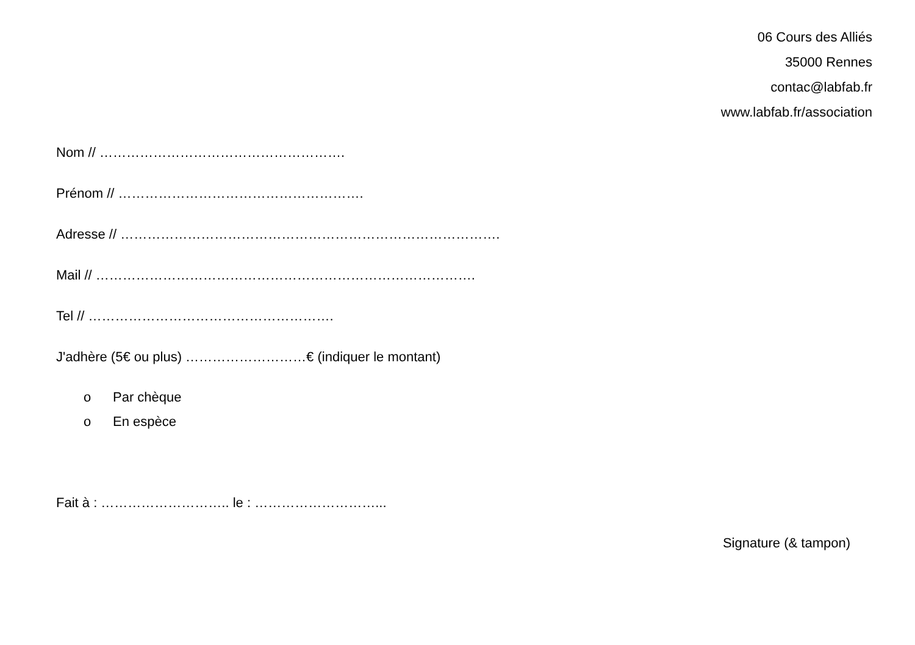06 Cours des Alliés
35000 Rennes
contac@labfab.fr
www.labfab.fr/association
Nom // ……………………………………………….
Prénom // ……………………………………………….
Adresse // ………………………………………………………………………….
Mail // ………………………………………………………………………….
Tel // ……………………………………………….
J'adhère (5€ ou plus) ………………………€ (indiquer le montant)
o Par chèque
o En espèce
Fait à : ……………………….. le : ………………………...
Signature (& tampon)